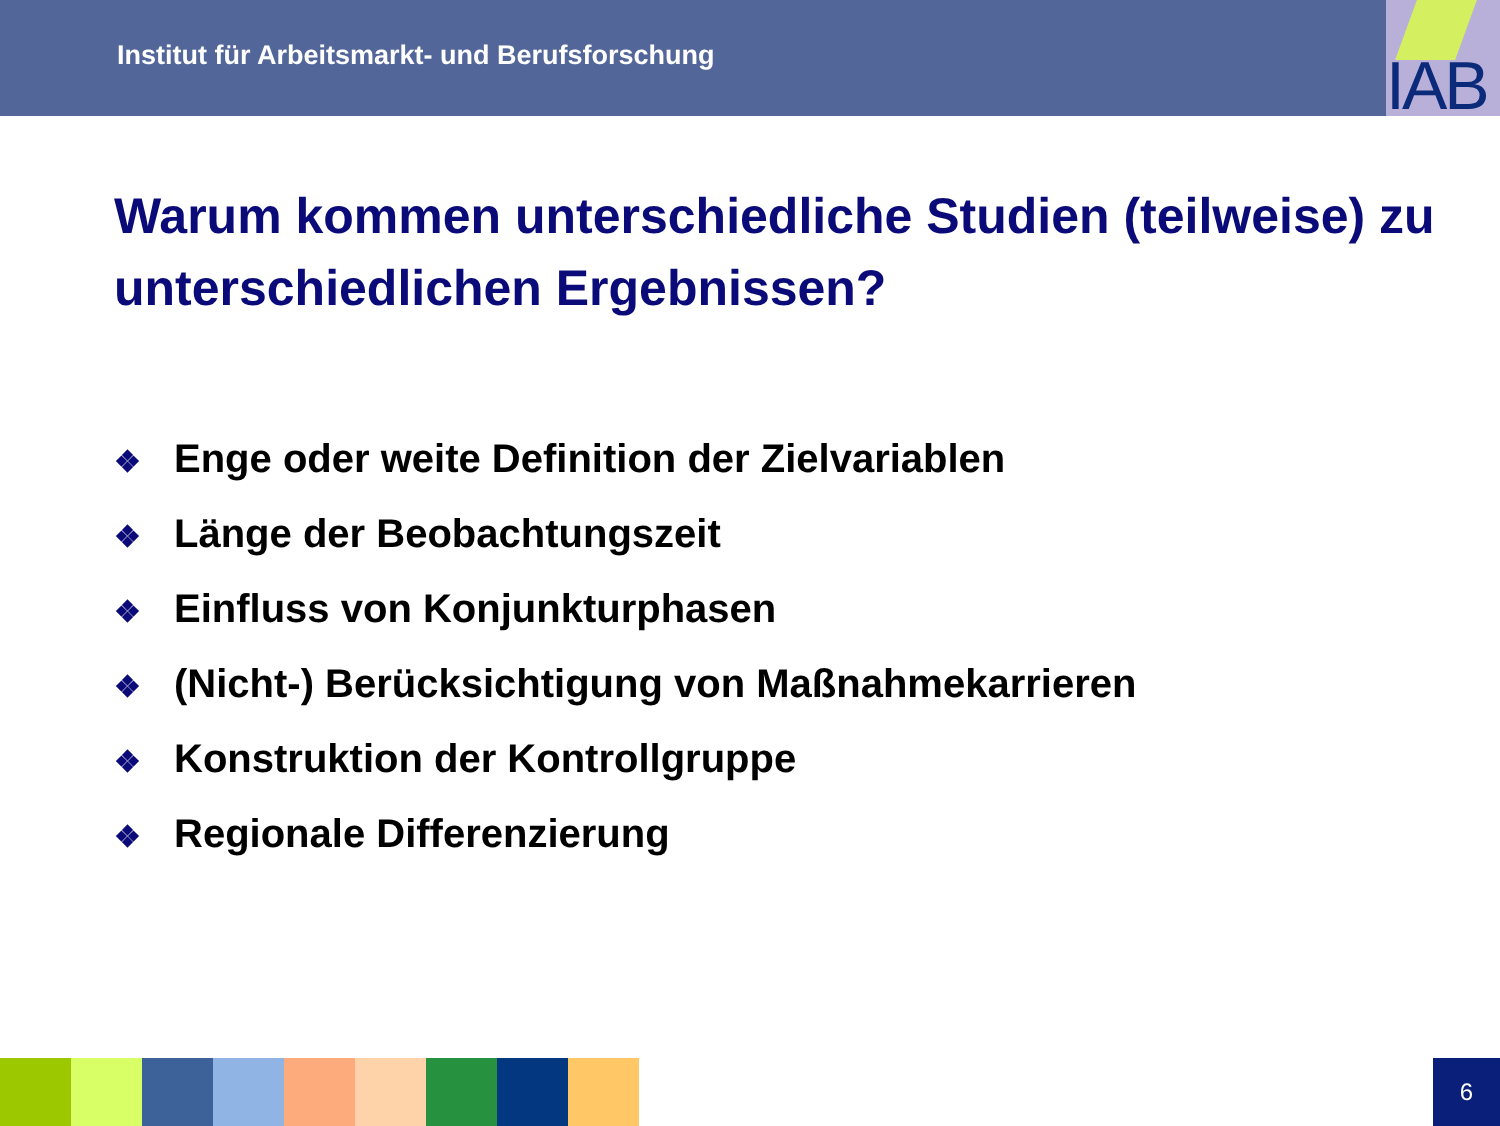Institut für Arbeitsmarkt- und Berufsforschung
IAB
Warum kommen unterschiedliche Studien (teilweise) zu unterschiedlichen Ergebnissen?
❖ Enge oder weite Definition der Zielvariablen
❖ Länge der Beobachtungszeit
❖ Einfluss von Konjunkturphasen
❖ (Nicht-) Berücksichtigung von Maßnahmekarrieren
❖ Konstruktion der Kontrollgruppe
❖ Regionale Differenzierung
6